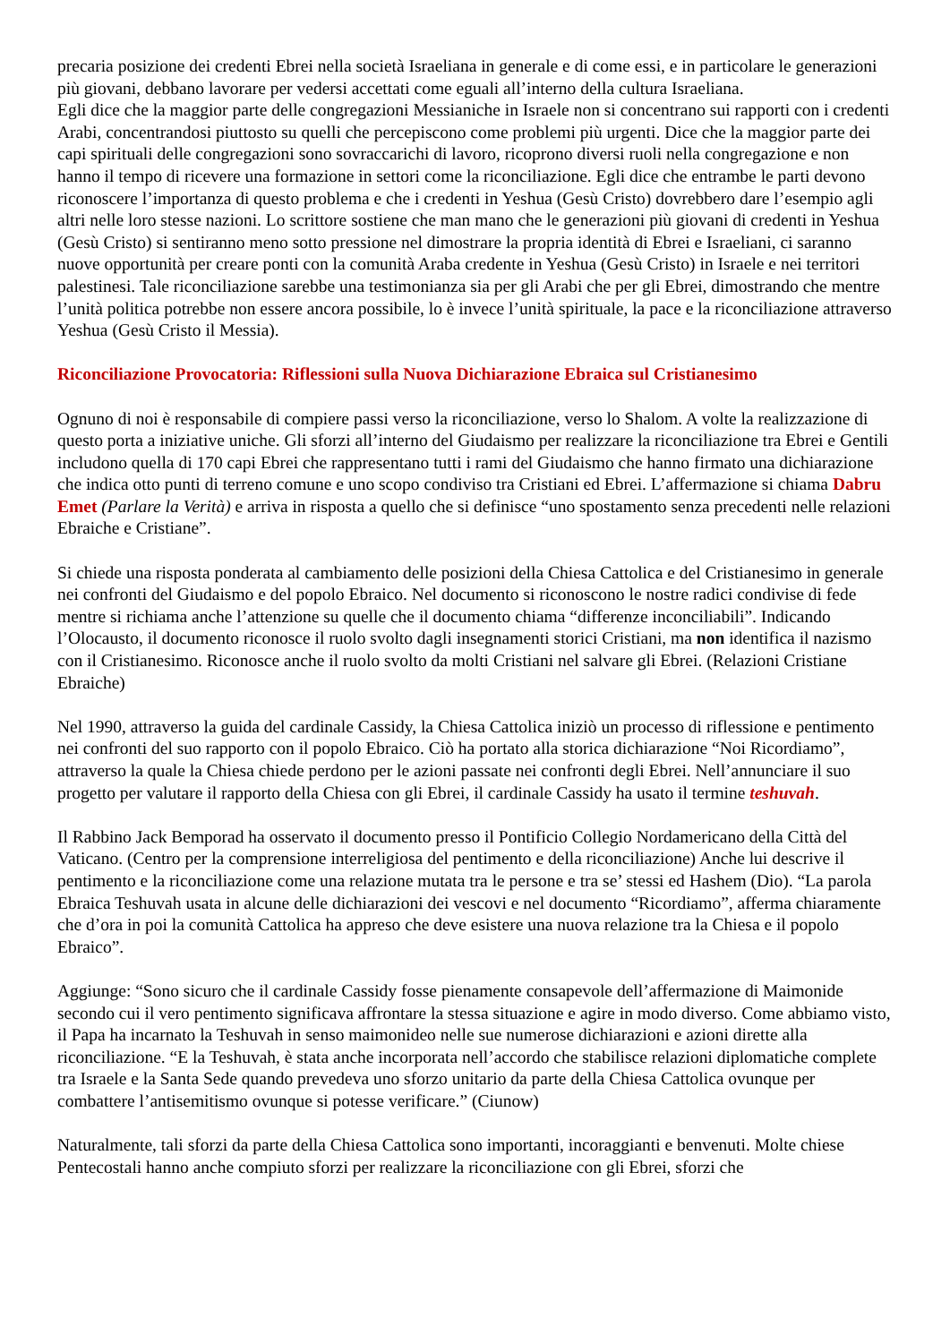precaria posizione dei credenti Ebrei nella società Israeliana in generale e di come essi, e in particolare le generazioni più giovani, debbano lavorare per vedersi accettati come eguali all’interno della cultura Israeliana.
Egli dice che la maggior parte delle congregazioni Messianiche in Israele non si concentrano sui rapporti con i credenti Arabi, concentrandosi piuttosto su quelli che percepiscono come problemi più urgenti. Dice che la maggior parte dei capi spirituali delle congregazioni sono sovraccarichi di lavoro, ricoprono diversi ruoli nella congregazione e non hanno il tempo di ricevere una formazione in settori come la riconciliazione. Egli dice che entrambe le parti devono riconoscere l’importanza di questo problema e che i credenti in Yeshua (Gesù Cristo) dovrebbero dare l’esempio agli altri nelle loro stesse nazioni. Lo scrittore sostiene che man mano che le generazioni più giovani di credenti in Yeshua (Gesù Cristo) si sentiranno meno sotto pressione nel dimostrare la propria identità di Ebrei e Israeliani, ci saranno nuove opportunità per creare ponti con la comunità Araba credente in Yeshua (Gesù Cristo) in Israele e nei territori palestinesi. Tale riconciliazione sarebbe una testimonianza sia per gli Arabi che per gli Ebrei, dimostrando che mentre l’unità politica potrebbe non essere ancora possibile, lo è invece l’unità spirituale, la pace e la riconciliazione attraverso Yeshua (Gesù Cristo il Messia).
Riconciliazione Provocatoria: Riflessioni sulla Nuova Dichiarazione Ebraica sul Cristianesimo
Ognuno di noi è responsabile di compiere passi verso la riconciliazione, verso lo Shalom. A volte la realizzazione di questo porta a iniziative uniche. Gli sforzi all’interno del Giudaismo per realizzare la riconciliazione tra Ebrei e Gentili includono quella di 170 capi Ebrei che rappresentano tutti i rami del Giudaismo che hanno firmato una dichiarazione che indica otto punti di terreno comune e uno scopo condiviso tra Cristiani ed Ebrei. L’affermazione si chiama Dabru Emet (Parlare la Verità) e arriva in risposta a quello che si definisce “uno spostamento senza precedenti nelle relazioni Ebraiche e Cristiane”.
Si chiede una risposta ponderata al cambiamento delle posizioni della Chiesa Cattolica e del Cristianesimo in generale nei confronti del Giudaismo e del popolo Ebraico. Nel documento si riconoscono le nostre radici condivise di fede mentre si richiama anche l’attenzione su quelle che il documento chiama “differenze inconciliabili”. Indicando l’Olocausto, il documento riconosce il ruolo svolto dagli insegnamenti storici Cristiani, ma non identifica il nazismo con il Cristianesimo. Riconosce anche il ruolo svolto da molti Cristiani nel salvare gli Ebrei. (Relazioni Cristiane Ebraiche)
Nel 1990, attraverso la guida del cardinale Cassidy, la Chiesa Cattolica iniziò un processo di riflessione e pentimento nei confronti del suo rapporto con il popolo Ebraico. Ciò ha portato alla storica dichiarazione “Noi Ricordiamo”, attraverso la quale la Chiesa chiede perdono per le azioni passate nei confronti degli Ebrei. Nell’annunciare il suo progetto per valutare il rapporto della Chiesa con gli Ebrei, il cardinale Cassidy ha usato il termine teshuvah.
Il Rabbino Jack Bemporad ha osservato il documento presso il Pontificio Collegio Nordamericano della Città del Vaticano. (Centro per la comprensione interreligiosa del pentimento e della riconciliazione) Anche lui descrive il pentimento e la riconciliazione come una relazione mutata tra le persone e tra se’ stessi ed Hashem (Dio). “La parola Ebraica Teshuvah usata in alcune delle dichiarazioni dei vescovi e nel documento “Ricordiamo”, afferma chiaramente che d’ora in poi la comunità Cattolica ha appreso che deve esistere una nuova relazione tra la Chiesa e il popolo Ebraico”.
Aggiunge: “Sono sicuro che il cardinale Cassidy fosse pienamente consapevole dell’affermazione di Maimonide secondo cui il vero pentimento significava affrontare la stessa situazione e agire in modo diverso. Come abbiamo visto, il Papa ha incarnato la Teshuvah in senso maimonideo nelle sue numerose dichiarazioni e azioni dirette alla riconciliazione. “E la Teshuvah, è stata anche incorporata nell’accordo che stabilisce relazioni diplomatiche complete tra Israele e la Santa Sede quando prevedeva uno sforzo unitario da parte della Chiesa Cattolica ovunque per combattere l’antisemitismo ovunque si potesse verificare.” (Ciunow)
Naturalmente, tali sforzi da parte della Chiesa Cattolica sono importanti, incoraggianti e benvenuti. Molte chiese Pentecostali hanno anche compiuto sforzi per realizzare la riconciliazione con gli Ebrei, sforzi che